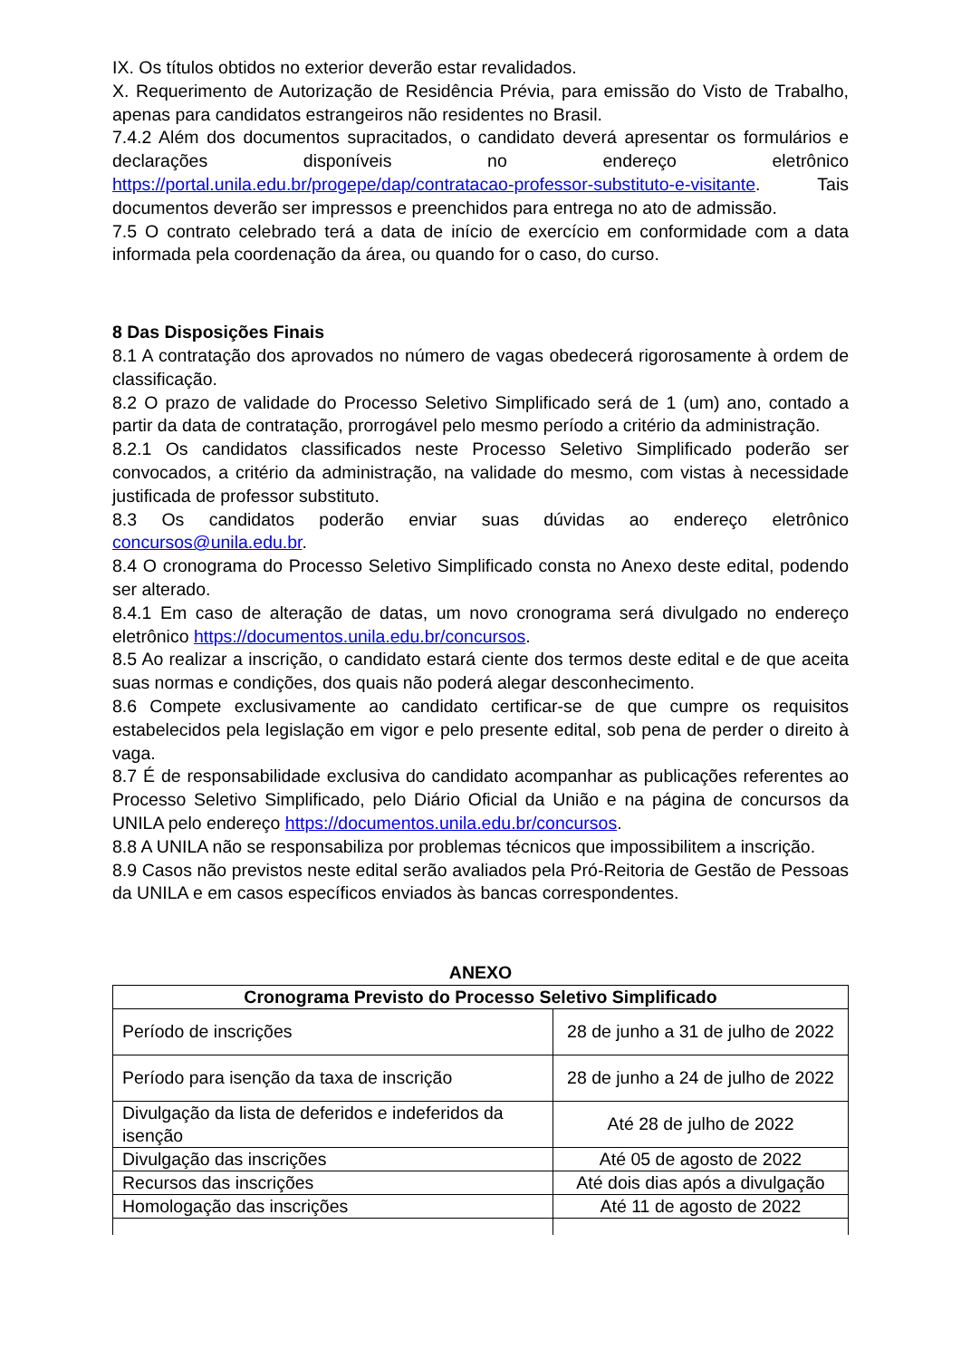IX. Os títulos obtidos no exterior deverão estar revalidados.
X. Requerimento de Autorização de Residência Prévia, para emissão do Visto de Trabalho, apenas para candidatos estrangeiros não residentes no Brasil.
7.4.2 Além dos documentos supracitados, o candidato deverá apresentar os formulários e declarações disponíveis no endereço eletrônico https://portal.unila.edu.br/progepe/dap/contratacao-professor-substituto-e-visitante. Tais documentos deverão ser impressos e preenchidos para entrega no ato de admissão.
7.5 O contrato celebrado terá a data de início de exercício em conformidade com a data informada pela coordenação da área, ou quando for o caso, do curso.
8 Das Disposições Finais
8.1 A contratação dos aprovados no número de vagas obedecerá rigorosamente à ordem de classificação.
8.2 O prazo de validade do Processo Seletivo Simplificado será de 1 (um) ano, contado a partir da data de contratação, prorrogável pelo mesmo período a critério da administração.
8.2.1 Os candidatos classificados neste Processo Seletivo Simplificado poderão ser convocados, a critério da administração, na validade do mesmo, com vistas à necessidade justificada de professor substituto.
8.3 Os candidatos poderão enviar suas dúvidas ao endereço eletrônico concursos@unila.edu.br.
8.4 O cronograma do Processo Seletivo Simplificado consta no Anexo deste edital, podendo ser alterado.
8.4.1 Em caso de alteração de datas, um novo cronograma será divulgado no endereço eletrônico https://documentos.unila.edu.br/concursos.
8.5 Ao realizar a inscrição, o candidato estará ciente dos termos deste edital e de que aceita suas normas e condições, dos quais não poderá alegar desconhecimento.
8.6 Compete exclusivamente ao candidato certificar-se de que cumpre os requisitos estabelecidos pela legislação em vigor e pelo presente edital, sob pena de perder o direito à vaga.
8.7 É de responsabilidade exclusiva do candidato acompanhar as publicações referentes ao Processo Seletivo Simplificado, pelo Diário Oficial da União e na página de concursos da UNILA pelo endereço https://documentos.unila.edu.br/concursos.
8.8 A UNILA não se responsabiliza por problemas técnicos que impossibilitem a inscrição.
8.9 Casos não previstos neste edital serão avaliados pela Pró-Reitoria de Gestão de Pessoas da UNILA e em casos específicos enviados às bancas correspondentes.
ANEXO
| Cronograma Previsto do Processo Seletivo Simplificado | |
| --- | --- |
| Período de inscrições | 28 de junho a 31 de julho de 2022 |
| Período para isenção da taxa de inscrição | 28 de junho a 24 de julho de 2022 |
| Divulgação da lista de deferidos e indeferidos da isenção | Até 28 de julho de 2022 |
| Divulgação das inscrições | Até 05 de agosto de 2022 |
| Recursos das inscrições | Até dois dias após a divulgação |
| Homologação das inscrições | Até 11 de agosto de 2022 |